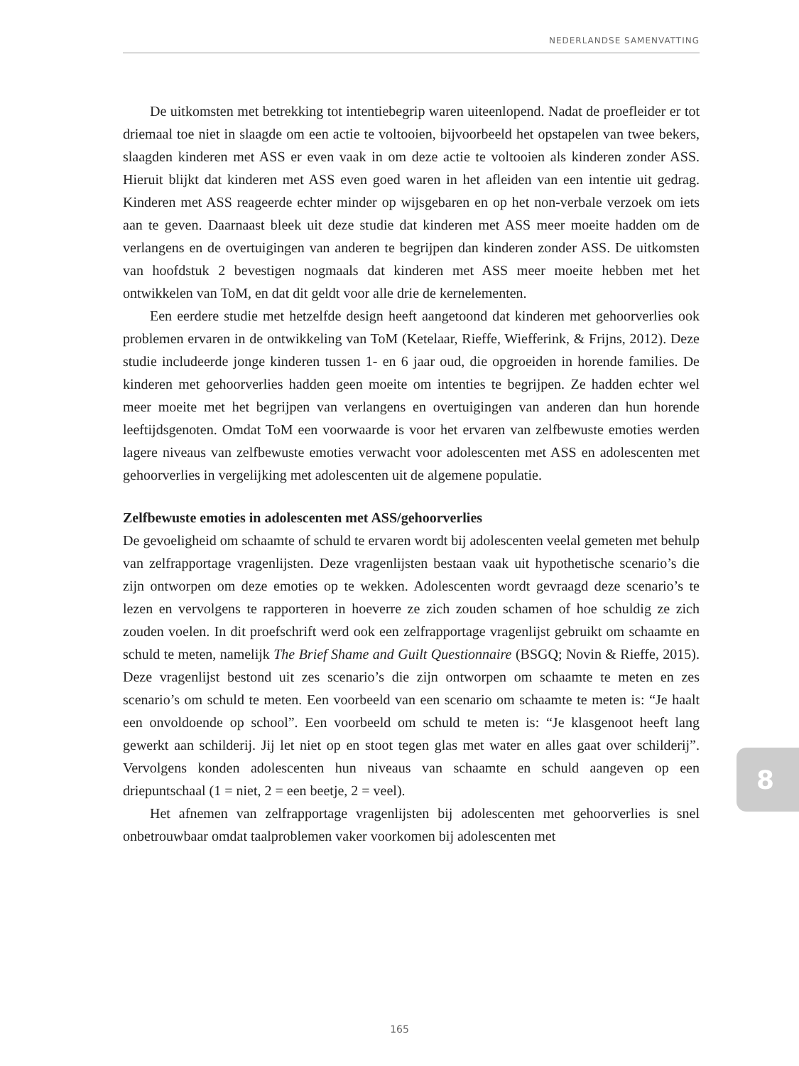NEDERLANDSE SAMENVATTING
De uitkomsten met betrekking tot intentiebegrip waren uiteenlopend. Nadat de proefleider er tot driemaal toe niet in slaagde om een actie te voltooien, bijvoorbeeld het opstapelen van twee bekers, slaagden kinderen met ASS er even vaak in om deze actie te voltooien als kinderen zonder ASS. Hieruit blijkt dat kinderen met ASS even goed waren in het afleiden van een intentie uit gedrag. Kinderen met ASS reageerde echter minder op wijsgebaren en op het non-verbale verzoek om iets aan te geven. Daarnaast bleek uit deze studie dat kinderen met ASS meer moeite hadden om de verlangens en de overtuigingen van anderen te begrijpen dan kinderen zonder ASS. De uitkomsten van hoofdstuk 2 bevestigen nogmaals dat kinderen met ASS meer moeite hebben met het ontwikkelen van ToM, en dat dit geldt voor alle drie de kernelementen.
Een eerdere studie met hetzelfde design heeft aangetoond dat kinderen met gehoorverlies ook problemen ervaren in de ontwikkeling van ToM (Ketelaar, Rieffe, Wiefferink, & Frijns, 2012). Deze studie includeerde jonge kinderen tussen 1- en 6 jaar oud, die opgroeiden in horende families. De kinderen met gehoorverlies hadden geen moeite om intenties te begrijpen. Ze hadden echter wel meer moeite met het begrijpen van verlangens en overtuigingen van anderen dan hun horende leeftijdsgenoten. Omdat ToM een voorwaarde is voor het ervaren van zelfbewuste emoties werden lagere niveaus van zelfbewuste emoties verwacht voor adolescenten met ASS en adolescenten met gehoorverlies in vergelijking met adolescenten uit de algemene populatie.
Zelfbewuste emoties in adolescenten met ASS/gehoorverlies
De gevoeligheid om schaamte of schuld te ervaren wordt bij adolescenten veelal gemeten met behulp van zelfrapportage vragenlijsten. Deze vragenlijsten bestaan vaak uit hypothetische scenario’s die zijn ontworpen om deze emoties op te wekken. Adolescenten wordt gevraagd deze scenario’s te lezen en vervolgens te rapporteren in hoeverre ze zich zouden schamen of hoe schuldig ze zich zouden voelen. In dit proefschrift werd ook een zelfrapportage vragenlijst gebruikt om schaamte en schuld te meten, namelijk The Brief Shame and Guilt Questionnaire (BSGQ; Novin & Rieffe, 2015). Deze vragenlijst bestond uit zes scenario’s die zijn ontworpen om schaamte te meten en zes scenario’s om schuld te meten. Een voorbeeld van een scenario om schaamte te meten is: “Je haalt een onvoldoende op school”. Een voorbeeld om schuld te meten is: “Je klasgenoot heeft lang gewerkt aan schilderij. Jij let niet op en stoot tegen glas met water en alles gaat over schilderij”. Vervolgens konden adolescenten hun niveaus van schaamte en schuld aangeven op een driepuntschaal (1 = niet, 2 = een beetje, 2 = veel).
Het afnemen van zelfrapportage vragenlijsten bij adolescenten met gehoorverlies is snel onbetrouwbaar omdat taalproblemen vaker voorkomen bij adolescenten met
8
165